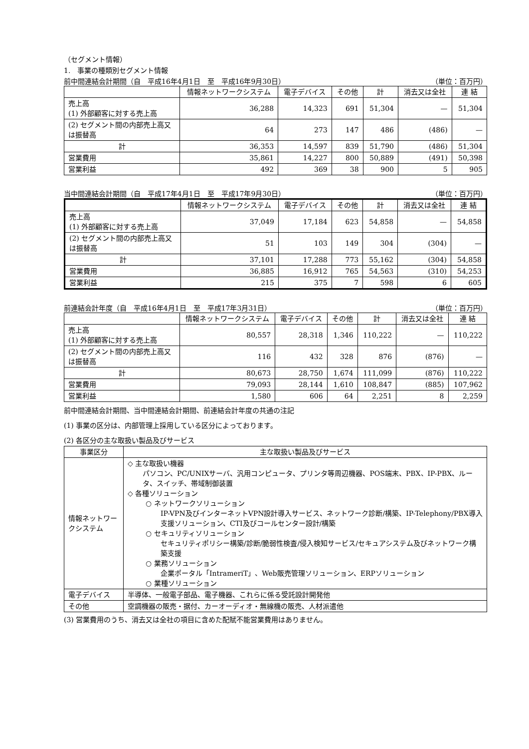（セグメント情報）
1.　事業の種類別セグメント情報
前中間連結会計期間（自　平成16年4月1日　至　平成16年9月30日） （単位：百万円）
| | 情報ネットワークシステム | 電子デバイス | その他 | 計 | 消去又は全社 | 連 結 |
| --- | --- | --- | --- | --- | --- | --- |
| 売上高 (1) 外部顧客に対する売上高 | 36,288 | 14,323 | 691 | 51,304 | — | 51,304 |
| (2) セグメント間の内部売上高又は振替高 | 64 | 273 | 147 | 486 | (486) | — |
| 計 | 36,353 | 14,597 | 839 | 51,790 | (486) | 51,304 |
| 営業費用 | 35,861 | 14,227 | 800 | 50,889 | (491) | 50,398 |
| 営業利益 | 492 | 369 | 38 | 900 | 5 | 905 |
当中間連結会計期間（自　平成17年4月1日　至　平成17年9月30日） （単位：百万円）
| | 情報ネットワークシステム | 電子デバイス | その他 | 計 | 消去又は全社 | 連 結 |
| --- | --- | --- | --- | --- | --- | --- |
| 売上高 (1) 外部顧客に対する売上高 | 37,049 | 17,184 | 623 | 54,858 | — | 54,858 |
| (2) セグメント間の内部売上高又は振替高 | 51 | 103 | 149 | 304 | (304) | — |
| 計 | 37,101 | 17,288 | 773 | 55,162 | (304) | 54,858 |
| 営業費用 | 36,885 | 16,912 | 765 | 54,563 | (310) | 54,253 |
| 営業利益 | 215 | 375 | 7 | 598 | 6 | 605 |
前連結会計年度（自　平成16年4月1日　至　平成17年3月31日） （単位：百万円）
| | 情報ネットワークシステム | 電子デバイス | その他 | 計 | 消去又は全社 | 連 結 |
| --- | --- | --- | --- | --- | --- | --- |
| 売上高 (1) 外部顧客に対する売上高 | 80,557 | 28,318 | 1,346 | 110,222 | — | 110,222 |
| (2) セグメント間の内部売上高又は振替高 | 116 | 432 | 328 | 876 | (876) | — |
| 計 | 80,673 | 28,750 | 1,674 | 111,099 | (876) | 110,222 |
| 営業費用 | 79,093 | 28,144 | 1,610 | 108,847 | (885) | 107,962 |
| 営業利益 | 1,580 | 606 | 64 | 2,251 | 8 | 2,259 |
前中間連結会計期間、当中間連結会計期間、前連結会計年度の共通の注記
(1) 事業の区分は、内部管理上採用している区分によっております。
(2) 各区分の主な取扱い製品及びサービス
| 事業区分 | 主な取扱い製品及びサービス |
| --- | --- |
| 情報ネットワークシステム | ◇ 主な取扱い機器 パソコン、PC/UNIXサーバ、汎用コンピュータ、プリンタ等周辺機器、POS端末、PBX、IP-PBX、ルータ、スイッチ、帯域制御装置 ◇ 各種ソリューション ○ ネットワークソリューション IP-VPN及びインターネットVPN設計導入サービス、ネットワーク診断/構築、IP-Telephony/PBX導入支援ソリューション、CTI及びコールセンター設計/構築 ○ セキュリティソリューション セキュリティポリシー構築/診断/脆弱性検査/侵入検知サービス/セキュアシステム及びネットワーク構築支援 ○ 業務ソリューション 企業ポータル「IntrameriT」、Web販売管理ソリューション、ERPソリューション ○ 業種ソリューション |
| 電子デバイス | 半導体、一般電子部品、電子機器、これらに係る受託設計開発他 |
| その他 | 空調機器の販売・据付、カーオーディオ・無線機の販売、人材派遣他 |
(3) 営業費用のうち、消去又は全社の項目に含めた配賦不能営業費用はありません。